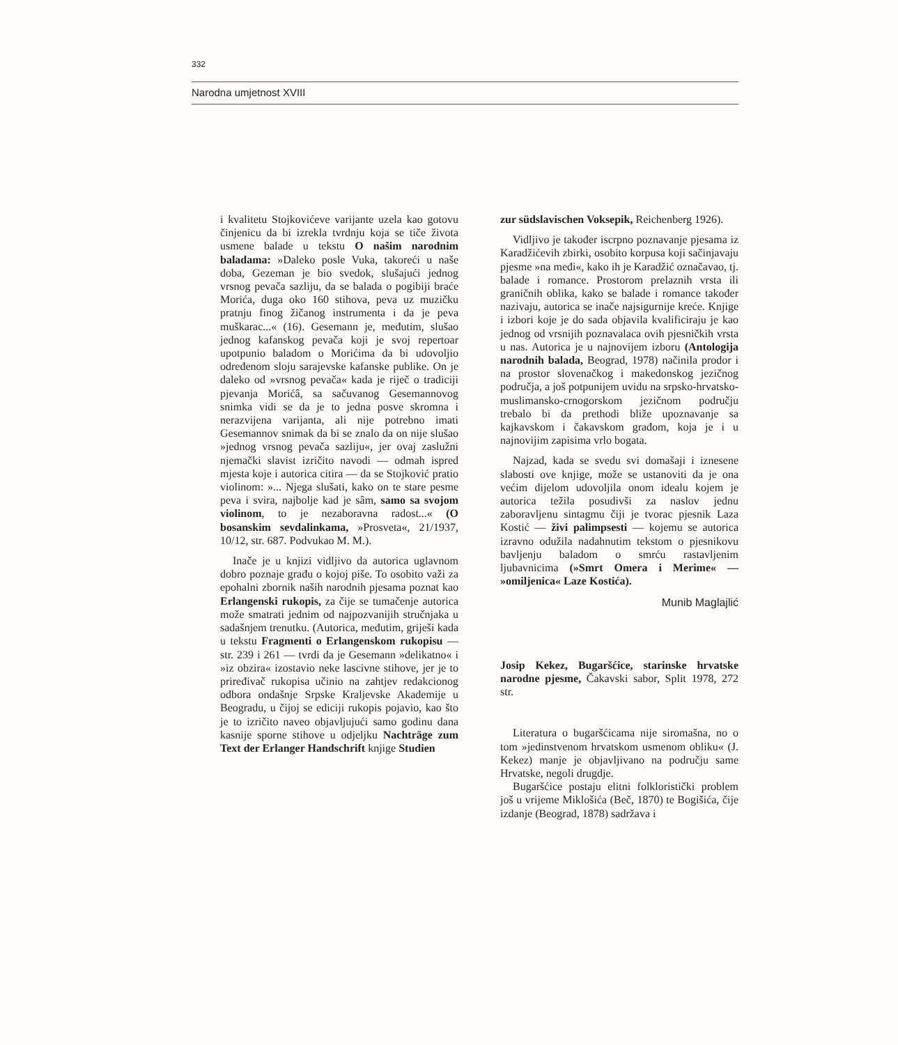332
Narodna umjetnost XVIII
i kvalitetu Stojkovićeve varijante uzela kao gotovu činjenicu da bi izrekla tvrdnju koja se tiče života usmene balade u tekstu O našim narodnim baladama: »Daleko posle Vuka, takoreći u naše doba, Gezeman je bio svedok, slušajući jednog vrsnog pevača sazliju, da se balada o pogibiji braće Morića, duga oko 160 stihova, peva uz muzičku pratnju finog žičanog instrumenta i da je peva muškarac...« (16). Gesemann je, međutim, slušao jednog kafanskog pevača koji je svoj repertoar upotpunio baladom o Morićima da bi udovoljio određenom sloju sarajevske kafanske publike. On je daleko od »vrsnog pevača« kada je riječ o tradiciji pjevanja Morićâ, sa sačuvanog Gesemannovog snimka vidi se da je to jedna posve skromna i nerazvijena varijanta, ali nije potrebno imati Gesemannov snimak da bi se znalo da on nije slušao »jednog vrsnog pevača sazliju«, jer ovaj zaslužni njemački slavist izričito navodi — odmah ispred mjesta koje i autorica citira — da se Stojković pratio violinom: »... Njega slušati, kako on te stare pesme peva i svira, najbolje kad je sâm, samo sa svojom violinom, to je nezaboravna radost...« (O bosanskim sevdalinkama, »Prosveta«, 21/1937, 10/12, str. 687. Podvukao M. M.).
Inače je u knjizi vidljivo da autorica uglavnom dobro poznaje građu o kojoj piše. To osobito važi za epohalni zbornik naših narodnih pjesama poznat kao Erlangenski rukopis, za čije se tumačenje autorica može smatrati jednim od najpozvanijih stručnjaka u sadašnjem trenutku. (Autorica, međutim, griješi kada u tekstu Fragmenti o Erlangenskom rukopisu — str. 239 i 261 — tvrdi da je Gesemann »delikatno« i »iz obzira« izostavio neke lascivne stihove, jer je to priređivač rukopisa učinio na zahtjev redakcionog odbora ondašnje Srpske Kraljevske Akademije u Beogradu, u čijoj se ediciji rukopis pojavio, kao što je to izričito naveo objavljujući samo godinu dana kasnije sporne stihove u odjeljku Nachträge zum Text der Erlanger Handschrift knjige Studien
zur südslavischen Voksepik, Reichenberg 1926).
Vidljivo je također iscrpno poznavanje pjesama iz Karadžićevih zbirki, osobito korpusa koji sačinjavaju pjesme »na međi«, kako ih je Karadžić označavao, tj. balade i romance. Prostorom prelaznih vrsta ili graničnih oblika, kako se balade i romance također nazivaju, autorica se inače najsigurnije kreće. Knjige i izbori koje je do sada objavila kvalificiraju je kao jednog od vrsnijih poznavalaca ovih pjesničkih vrsta u nas. Autorica je u najnovijem izboru (Antologija narodnih balada, Beograd, 1978) načinila prodor i na prostor slovenačkog i makedonskog jezičnog područja, a još potpunijem uvidu na srpsko-hrvatsko-muslimansko-crnogorskom jezičnom području trebalo bi da prethodi bliže upoznavanje sa kajkavskom i čakavskom građom, koja je i u najnovijim zapisima vrlo bogata.
Najzad, kada se svedu svi domašaji i iznesene slabosti ove knjige, može se ustanoviti da je ona većim dijelom udovoljila onom idealu kojem je autorica težila posudivši za naslov jednu zaboravljenu sintagmu čiji je tvorac pjesnik Laza Kostić — živi palimpsesti — kojemu se autorica izravno odužila nadahnutim tekstom o pjesnikovu bavljenju baladom o smrću rastavljenim ljubavnicima (»Smrt Omera i Merime« — »omiljenica« Laze Kostića).
Munib Maglajlić
Josip Kekez, Bugaršćice, starinske hrvatske narodne pjesme, Čakavski sabor, Split 1978, 272 str.
Literatura o bugaršćicama nije siromašna, no o tom »jedinstvenom hrvatskom usmenom obliku« (J. Kekez) manje je objavljivano na području same Hrvatske, negoli drugdje.
Bugaršćice postaju elitni folkloristički problem još u vrijeme Miklošića (Beč, 1870) te Bogišića, čije izdanje (Beograd, 1878) sadržava i